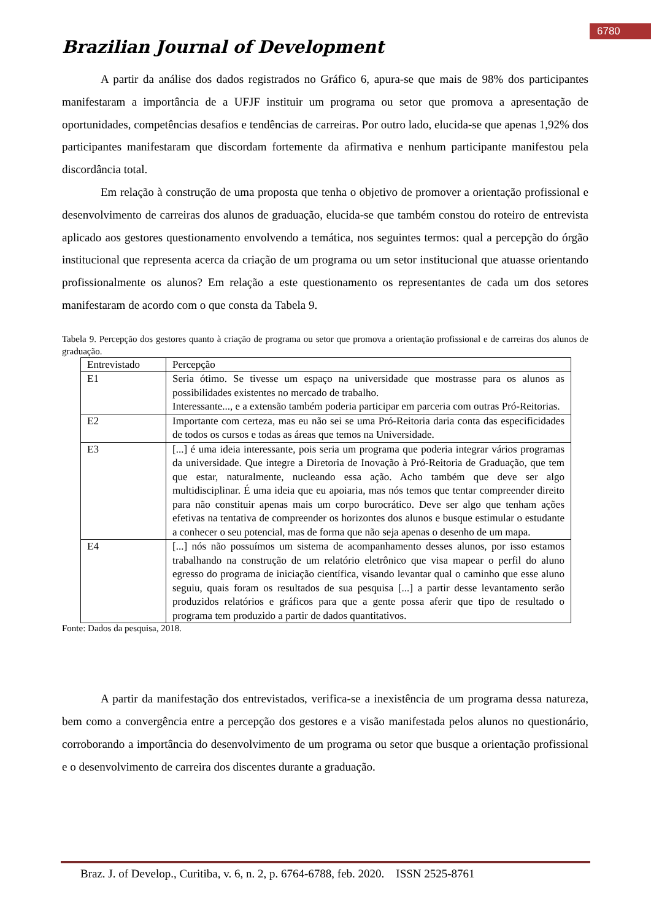6780
Brazilian Journal of Development
A partir da análise dos dados registrados no Gráfico 6, apura-se que mais de 98% dos participantes manifestaram a importância de a UFJF instituir um programa ou setor que promova a apresentação de oportunidades, competências desafios e tendências de carreiras. Por outro lado, elucida-se que apenas 1,92% dos participantes manifestaram que discordam fortemente da afirmativa e nenhum participante manifestou pela discordância total.
Em relação à construção de uma proposta que tenha o objetivo de promover a orientação profissional e desenvolvimento de carreiras dos alunos de graduação, elucida-se que também constou do roteiro de entrevista aplicado aos gestores questionamento envolvendo a temática, nos seguintes termos: qual a percepção do órgão institucional que representa acerca da criação de um programa ou um setor institucional que atuasse orientando profissionalmente os alunos? Em relação a este questionamento os representantes de cada um dos setores manifestaram de acordo com o que consta da Tabela 9.
Tabela 9. Percepção dos gestores quanto à criação de programa ou setor que promova a orientação profissional e de carreiras dos alunos de graduação.
| Entrevistado | Percepção |
| E1 | Seria ótimo. Se tivesse um espaço na universidade que mostrasse para os alunos as possibilidades existentes no mercado de trabalho. Interessante..., e a extensão também poderia participar em parceria com outras Pró-Reitorias. |
| E2 | Importante com certeza, mas eu não sei se uma Pró-Reitoria daria conta das especificidades de todos os cursos e todas as áreas que temos na Universidade. |
| E3 | [...] é uma ideia interessante, pois seria um programa que poderia integrar vários programas da universidade. Que integre a Diretoria de Inovação à Pró-Reitoria de Graduação, que tem que estar, naturalmente, nucleando essa ação. Acho também que deve ser algo multidisciplinar. É uma ideia que eu apoiaria, mas nós temos que tentar compreender direito para não constituir apenas mais um corpo burocrático. Deve ser algo que tenham ações efetivas na tentativa de compreender os horizontes dos alunos e busque estimular o estudante a conhecer o seu potencial, mas de forma que não seja apenas o desenho de um mapa. |
| E4 | [...] nós não possuímos um sistema de acompanhamento desses alunos, por isso estamos trabalhando na construção de um relatório eletrônico que visa mapear o perfil do aluno egresso do programa de iniciação científica, visando levantar qual o caminho que esse aluno seguiu, quais foram os resultados de sua pesquisa [...] a partir desse levantamento serão produzidos relatórios e gráficos para que a gente possa aferir que tipo de resultado o programa tem produzido a partir de dados quantitativos. |
Fonte: Dados da pesquisa, 2018.
A partir da manifestação dos entrevistados, verifica-se a inexistência de um programa dessa natureza, bem como a convergência entre a percepção dos gestores e a visão manifestada pelos alunos no questionário, corroborando a importância do desenvolvimento de um programa ou setor que busque a orientação profissional e o desenvolvimento de carreira dos discentes durante a graduação.
Braz. J. of Develop., Curitiba, v. 6, n. 2, p. 6764-6788, feb. 2020. ISSN 2525-8761